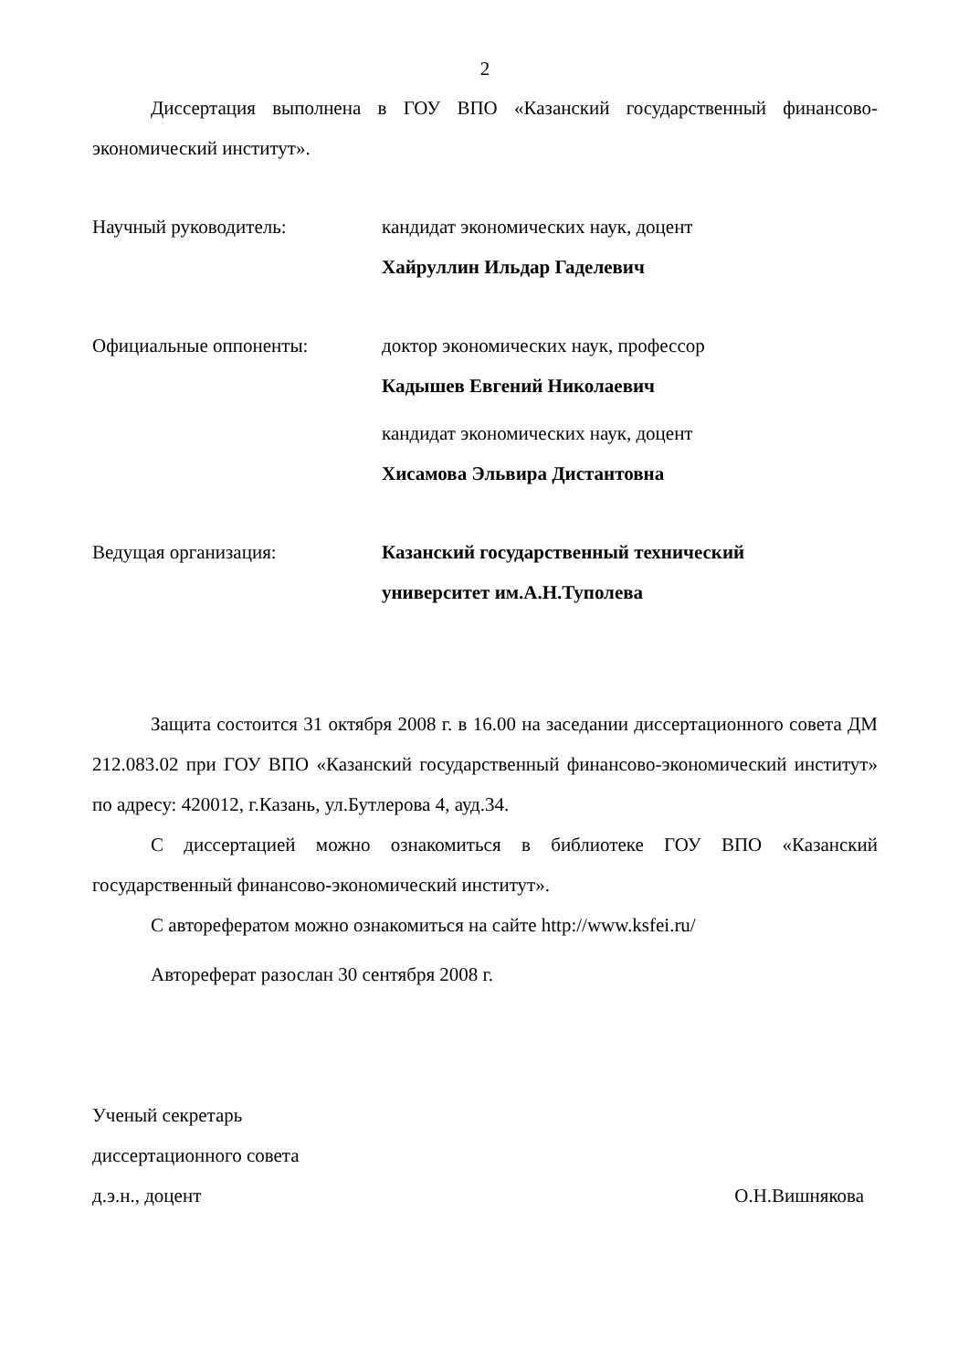2
Диссертация выполнена в ГОУ ВПО «Казанский государственный финансово-экономический институт».
Научный руководитель: кандидат экономических наук, доцент
Хайруллин Ильдар Гаделевич
Официальные оппоненты: доктор экономических наук, профессор
Кадышев Евгений Николаевич
кандидат экономических наук, доцент
Хисамова Эльвира Дистантовна
Ведущая организация: Казанский государственный технический
университет им.А.Н.Туполева
Защита состоится 31 октября 2008 г. в 16.00 на заседании диссертационного совета ДМ 212.083.02 при ГОУ ВПО «Казанский государственный финансово-экономический институт» по адресу: 420012, г.Казань, ул.Бутлерова 4, ауд.34.
С диссертацией можно ознакомиться в библиотеке ГОУ ВПО «Казанский государственный финансово-экономический институт».
С авторефератом можно ознакомиться на сайте http://www.ksfei.ru/
Автореферат разослан 30 сентября 2008 г.
Ученый секретарь
диссертационного совета
д.э.н., доцент О.Н.Вишнякова